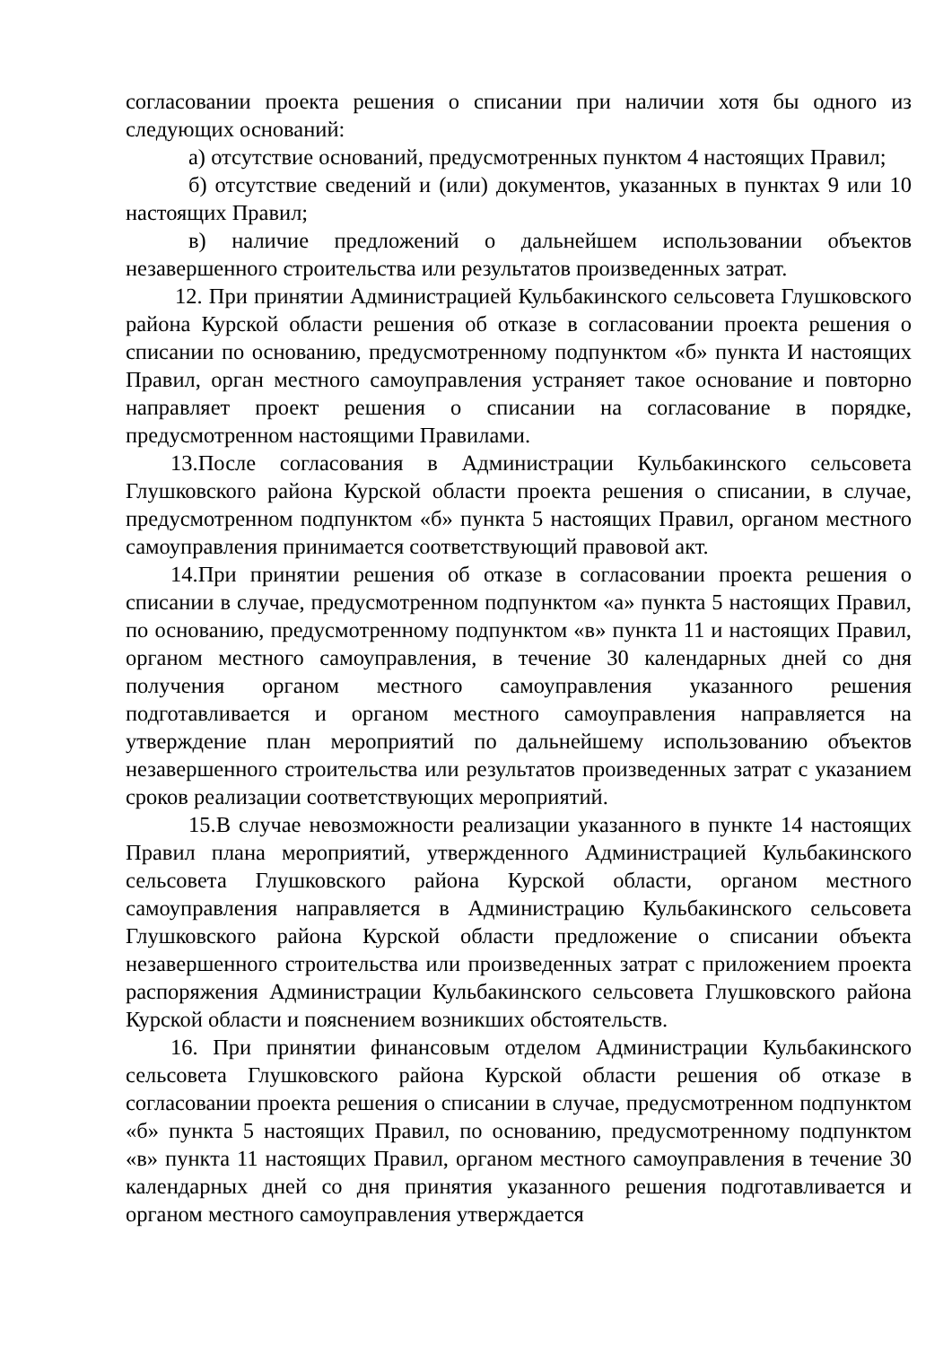согласовании проекта решения о списании при наличии хотя бы одного из следующих оснований:
а) отсутствие оснований, предусмотренных пунктом 4 настоящих Правил;
б) отсутствие сведений и (или) документов, указанных в пунктах 9 или 10 настоящих Правил;
в) наличие предложений о дальнейшем использовании объектов незавершенного строительства или результатов произведенных затрат.
12. При принятии Администрацией Кульбакинского сельсовета Глушковского района Курской области решения об отказе в согласовании проекта решения о списании по основанию, предусмотренному подпунктом «б» пункта И настоящих Правил, орган местного самоуправления устраняет такое основание и повторно направляет проект решения о списании на согласование в порядке, предусмотренном настоящими Правилами.
13.После согласования в Администрации Кульбакинского сельсовета Глушковского района Курской области проекта решения о списании, в случае, предусмотренном подпунктом «б» пункта 5 настоящих Правил, органом местного самоуправления принимается соответствующий правовой акт.
14.При принятии решения об отказе в согласовании проекта решения о списании в случае, предусмотренном подпунктом «а» пункта 5 настоящих Правил, по основанию, предусмотренному подпунктом «в» пункта 11 и настоящих Правил, органом местного самоуправления, в течение 30 календарных дней со дня получения органом местного самоуправления указанного решения подготавливается и органом местного самоуправления направляется на утверждение план мероприятий по дальнейшему использованию объектов незавершенного строительства или результатов произведенных затрат с указанием сроков реализации соответствующих мероприятий.
15.В случае невозможности реализации указанного в пункте 14 настоящих Правил плана мероприятий, утвержденного Администрацией Кульбакинского сельсовета Глушковского района Курской области, органом местного самоуправления направляется в Администрацию Кульбакинского сельсовета Глушковского района Курской области предложение о списании объекта незавершенного строительства или произведенных затрат с приложением проекта распоряжения Администрации Кульбакинского сельсовета Глушковского района Курской области и пояснением возникших обстоятельств.
16. При принятии финансовым отделом Администрации Кульбакинского сельсовета Глушковского района Курской области решения об отказе в согласовании проекта решения о списании в случае, предусмотренном подпунктом «б» пункта 5 настоящих Правил, по основанию, предусмотренному подпунктом «в» пункта 11 настоящих Правил, органом местного самоуправления в течение 30 календарных дней со дня принятия указанного решения подготавливается и органом местного самоуправления утверждается